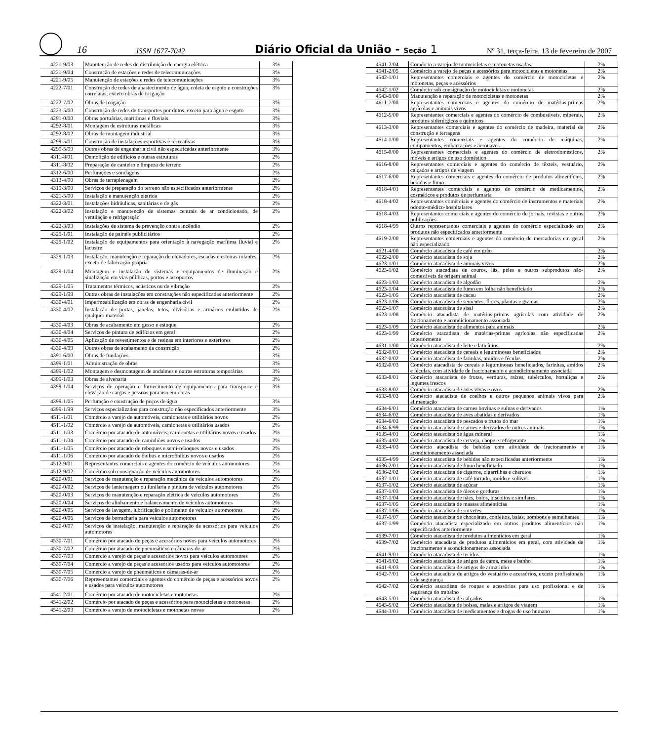16 ISSN 1677-7042 Diário Oficial da União - Seção 1 Nº 31, terça-feira, 13 de fevereiro de 2007
| 4221-9/03 | Manutenção de redes de distribuição de energia elétrica | 3% |
| 4221-9/04 | Construção de estações e redes de telecomunicações | 3% |
| 4221-9/05 | Manutenção de estações e redes de telecomunicações | 3% |
| 4222-7/01 | Construção de redes de abastecimento de água, coleta de esgoto e construções correlatas, exceto obras de irrigação | 3% |
| 4222-7/02 | Obras de irrigação | 3% |
| 4223-5/00 | Construção de redes de transportes por dutos, exceto para água e esgoto | 3% |
| 4291-0/00 | Obras portuárias, marítimas e fluviais | 3% |
| 4292-8/01 | Montagem de estruturas metálicas | 3% |
| 4292-8/02 | Obras de montagem industrial | 3% |
| 4299-5/01 | Construção de instalações esportivas e recreativas | 3% |
| 4299-5/99 | Outras obras de engenharia civil não especificadas anteriormente | 3% |
| 4311-8/01 | Demolição de edifícios e outras estruturas | 2% |
| 4311-8/02 | Preparação de canteiro e limpeza de terreno | 2% |
| 4312-6/00 | Perfurações e sondagens | 2% |
| 4313-4/00 | Obras de terraplenagem | 2% |
| 4319-3/00 | Serviços de preparação do terreno não especificados anteriormente | 2% |
| 4321-5/00 | Instalação e manutenção elétrica | 2% |
| 4322-3/01 | Instalações hidráulicas, sanitárias e de gás | 2% |
| 4322-3/02 | Instalação e manutenção de sistemas centrais de ar condicionado, de ventilação e refrigeração | 2% |
| 4322-3/03 | Instalações de sistema de prevenção contra incêndio | 2% |
| 4329-1/01 | Instalação de painéis publicitários | 2% |
| 4329-1/02 | Instalação de equipamentos para orientação à navegação marítima fluvial e lacustre | 2% |
| 4329-1/03 | Instalação, manutenção e reparação de elevadores, escadas e esteiras rolantes, exceto de fabricação própria | 2% |
| 4329-1/04 | Montagem e instalação de sistemas e equipamentos de iluminação e sinalização em vias públicas, portos e aeroportos | 2% |
| 4329-1/05 | Tratamentos térmicos, acústicos ou de vibração | 2% |
| 4329-1/99 | Outras obras de instalações em construções não especificadas anteriormente | 2% |
| 4330-4/01 | Impermeabilização em obras de engenharia civil | 2% |
| 4330-4/02 | Instalação de portas, janelas, tetos, divisórias e armários embutidos de qualquer material | 2% |
| 4330-4/03 | Obras de acabamento em gesso e estuque | 2% |
| 4330-4/04 | Serviços de pintura de edifícios em geral | 2% |
| 4330-4/05 | Aplicação de revestimentos e de resinas em interiores e exteriores | 2% |
| 4330-4/99 | Outras obras de acabamento da construção | 2% |
| 4391-6/00 | Obras de fundações | 3% |
| 4399-1/01 | Administração de obras | 3% |
| 4399-1/02 | Montagem e desmontagem de andaimes e outras estruturas temporárias | 3% |
| 4399-1/03 | Obras de alvenaria | 3% |
| 4399-1/04 | Serviços de operação e fornecimento de equipamentos para transporte e elevação de cargas e pessoas para uso em obras | 3% |
| 4399-1/05 | Perfuração e construção de poços de água | 3% |
| 4399-1/99 | Serviços especializados para construção não especificados anteriormente | 3% |
| 4511-1/01 | Comércio a varejo de automóveis, camionetas e utilitários novos | 2% |
| 4511-1/02 | Comércio a varejo de automóveis, camionetas e utilitários usados | 2% |
| 4511-1/03 | Comércio por atacado de automóveis, camionetas e utilitários novos e usados | 2% |
| 4511-1/04 | Comércio por atacado de caminhões novos e usados | 2% |
| 4511-1/05 | Comércio por atacado de reboques e semi-reboques novos e usados | 2% |
| 4511-1/06 | Comércio por atacado de ônibus e microônibus novos e usados | 2% |
| 4512-9/01 | Representantes comerciais e agentes do comércio de veículos automotores | 2% |
| 4512-9/02 | Comércio sob consignação de veículos automotores | 2% |
| 4520-0/01 | Serviços de manutenção e reparação mecânica de veículos automotores | 2% |
| 4520-0/02 | Serviços de lanternagem ou funilaria e pintura de veículos automotores | 2% |
| 4520-0/03 | Serviços de manutenção e reparação elétrica de veículos automotores | 2% |
| 4520-0/04 | Serviços de alinhamento e balanceamento de veículos automotores | 2% |
| 4520-0/05 | Serviços de lavagem, lubrificação e polimento de veículos automotores | 2% |
| 4520-0/06 | Serviços de borracharia para veículos automotores | 2% |
| 4520-0/07 | Serviços de instalação, manutenção e reparação de acessórios para veículos automotores | 2% |
| 4530-7/01 | Comércio por atacado de peças e acessórios novos para veículos automotores | 2% |
| 4530-7/02 | Comércio por atacado de pneumáticos e câmaras-de-ar | 2% |
| 4530-7/03 | Comércio a varejo de peças e acessórios novos para veículos automotores | 2% |
| 4530-7/04 | Comércio a varejo de peças e acessórios usados para veículos automotores | 2% |
| 4530-7/05 | Comércio a varejo de pneumáticos e câmaras-de-ar | 2% |
| 4530-7/06 | Representantes comerciais e agentes do comércio de peças e acessórios novos e usados para veículos automotores | 2% |
| 4541-2/01 | Comércio por atacado de motocicletas e motonetas | 2% |
| 4541-2/02 | Comércio por atacado de peças e acessórios para motocicletas e motonetas | 2% |
| 4541-2/03 | Comércio a varejo de motocicletas e motonetas novas | 2% |
| 4541-2/04 | Comércio a varejo de motocicletas e motonetas usadas | 2% |
| 4541-2/05 | Comércio a varejo de peças e acessórios para motocicletas e motonetas | 2% |
| 4542-1/01 | Representantes comerciais e agentes do comércio de motocicletas e motonetas, peças e acessórios | 2% |
| 4542-1/02 | Comércio sob consignação de motocicletas e motonetas | 2% |
| 4543-9/00 | Manutenção e reparação de motocicletas e motonetas | 2% |
| 4611-7/00 | Representantes comerciais e agentes do comércio de matérias-primas agrícolas e animais vivos | 2% |
| 4612-5/00 | Representantes comerciais e agentes do comércio de combustíveis, minerais, produtos siderúrgicos e químicos | 2% |
| 4613-3/00 | Representantes comerciais e agentes do comércio de madeira, material de construção e ferragens | 2% |
| 4614-1/00 | Representantes comerciais e agentes do comércio de máquinas, equipamentos, embarcações e aeronaves | 2% |
| 4615-0/00 | Representantes comerciais e agentes do comércio de eletrodomésticos, móveis e artigos de uso doméstico | 2% |
| 4616-8/00 | Representantes comerciais e agentes do comércio de têxteis, vestuário, calçados e artigos de viagem | 2% |
| 4617-6/00 | Representantes comerciais e agentes do comércio de produtos alimentícios, bebidas e fumo | 2% |
| 4618-4/01 | Representantes comerciais e agentes do comércio de medicamentos, cosméticos e produtos de perfumaria | 2% |
| 4618-4/02 | Representantes comerciais e agentes do comércio de instrumentos e materiais odonto-médico-hospitalares | 2% |
| 4618-4/03 | Representantes comerciais e agentes do comércio de jornais, revistas e outras publicações | 2% |
| 4618-4/99 | Outros representantes comerciais e agentes do comércio especializado em produtos não especificados anteriormente | 2% |
| 4619-2/00 | Representantes comerciais e agentes do comércio de mercadorias em geral não especializado | 2% |
| 4621-4/00 | Comércio atacadista de café em grão | 2% |
| 4622-2/00 | Comércio atacadista de soja | 2% |
| 4623-1/01 | Comércio atacadista de animais vivos | 2% |
| 4623-1/02 | Comércio atacadista de couros, lãs, peles e outros subprodutos não-comestíveis de origem animal | 2% |
| 4623-1/03 | Comércio atacadista de algodão | 2% |
| 4623-1/04 | Comércio atacadista de fumo em folha não beneficiado | 2% |
| 4623-1/05 | Comércio atacadista de cacau | 2% |
| 4623-1/06 | Comércio atacadista de sementes, flores, plantas e gramas | 2% |
| 4623-1/07 | Comércio atacadista de sisal | 2% |
| 4623-1/08 | Comércio atacadista de matérias-primas agrícolas com atividade de fracionamento e acondicionamento associada | 2% |
| 4623-1/09 | Comércio atacadista de alimentos para animais | 2% |
| 4623-1/99 | Comércio atacadista de matérias-primas agrícolas não especificadas anteriormente | 2% |
| 4631-1/00 | Comércio atacadista de leite e laticínios | 2% |
| 4632-0/01 | Comércio atacadista de cereais e leguminosas beneficiados | 2% |
| 4632-0/02 | Comércio atacadista de farinhas, amidos e féculas | 2% |
| 4632-0/03 | Comércio atacadista de cereais e leguminosas beneficiados, farinhas, amidos e féculas, com atividade de fracionamento e acondicionamento associada | 2% |
| 4633-8/01 | Comércio atacadista de frutas, verduras, raízes, tubérculos, hortaliças e legumes frescos | 2% |
| 4633-8/02 | Comércio atacadista de aves vivas e ovos | 2% |
| 4633-8/03 | Comércio atacadista de coelhos e outros pequenos animais vivos para alimentação | 2% |
| 4634-6/01 | Comércio atacadista de carnes bovinas e suínas e derivados | 1% |
| 4634-6/02 | Comércio atacadista de aves abatidas e derivados | 1% |
| 4634-6/03 | Comércio atacadista de pescados e frutos do mar | 1% |
| 4634-6/99 | Comércio atacadista de carnes e derivados de outros animais | 1% |
| 4635-4/01 | Comércio atacadista de água mineral | 1% |
| 4635-4/02 | Comércio atacadista de cerveja, chope e refrigerante | 1% |
| 4635-4/03 | Comércio atacadista de bebidas com atividade de fracionamento e acondicionamento associada | 1% |
| 4635-4/99 | Comércio atacadista de bebidas não especificadas anteriormente | 1% |
| 4636-2/01 | Comércio atacadista de fumo beneficiado | 1% |
| 4636-2/02 | Comércio atacadista de cigarros, cigarrilhas e charutos | 1% |
| 4637-1/01 | Comércio atacadista de café torrado, moído e solúvel | 1% |
| 4637-1/02 | Comércio atacadista de açúcar | 1% |
| 4637-1/03 | Comércio atacadista de óleos e gorduras | 1% |
| 4637-1/04 | Comércio atacadista de pães, bolos, biscoitos e similares | 1% |
| 4637-1/05 | Comércio atacadista de massas alimentícias | 1% |
| 4637-1/06 | Comércio atacadista de sorvetes | 1% |
| 4637-1/07 | Comércio atacadista de chocolates, confeitos, balas, bombons e semelhantes | 1% |
| 4637-1/99 | Comércio atacadista especializado em outros produtos alimentícios não especificados anteriormente | 1% |
| 4639-7/01 | Comércio atacadista de produtos alimentícios em geral | 1% |
| 4639-7/02 | Comércio atacadista de produtos alimentícios em geral, com atividade de fracionamento e acondicionamento associada | 1% |
| 4641-9/01 | Comércio atacadista de tecidos | 1% |
| 4641-9/02 | Comércio atacadista de artigos de cama, mesa e banho | 1% |
| 4641-9/03 | Comércio atacadista de artigos de armarinho | 1% |
| 4642-7/01 | Comércio atacadista de artigos do vestuário e acessórios, exceto profissionais e de segurança | 1% |
| 4642-7/02 | Comércio atacadista de roupas e acessórios para uso profissional e de segurança do trabalho | 1% |
| 4643-5/01 | Comércio atacadista de calçados | 1% |
| 4643-5/02 | Comércio atacadista de bolsas, malas e artigos de viagem | 1% |
| 4644-3/01 | Comércio atacadista de medicamentos e drogas de uso humano | 1% |